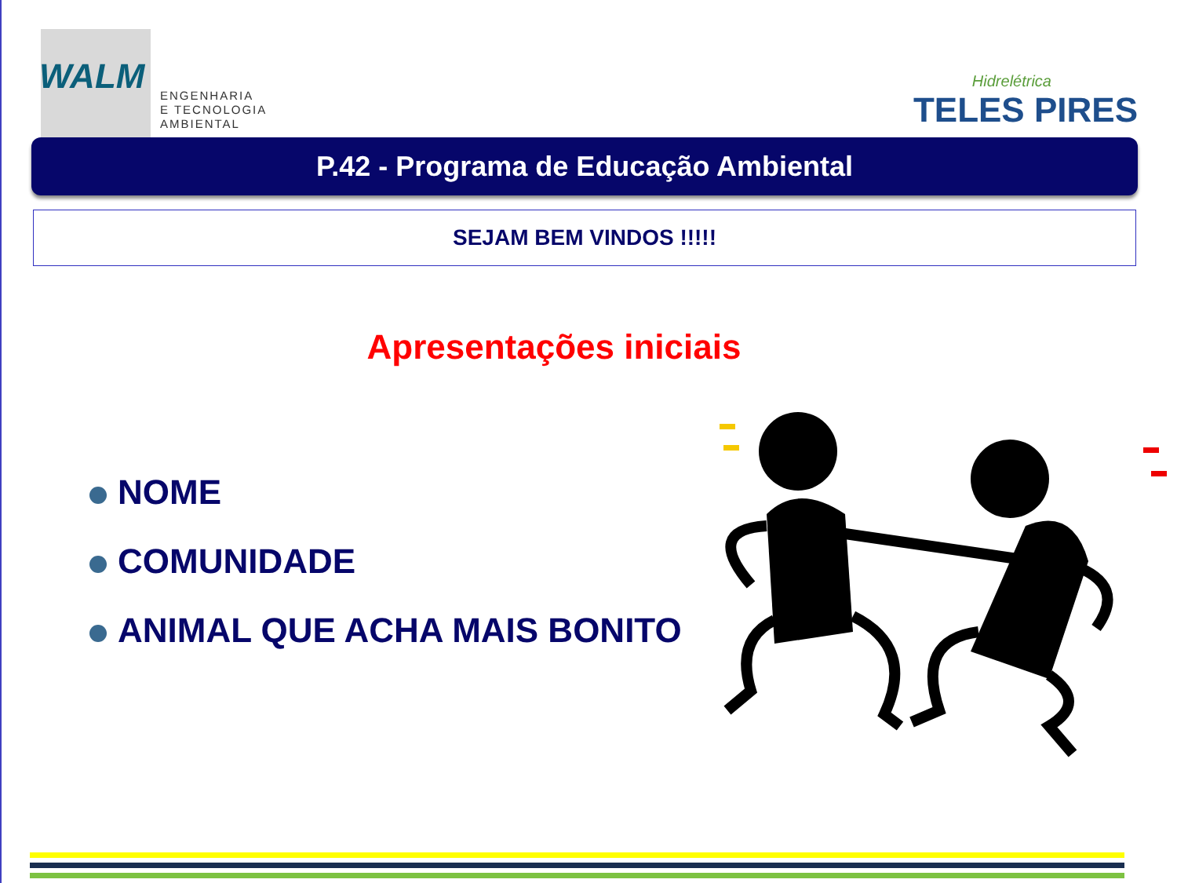WALM
ENGENHARIA
E TECNOLOGIA
AMBIENTAL
Hidrelétrica
TELES PIRES
P.42 - Programa de Educação Ambiental
SEJAM BEM VINDOS !!!!!
Apresentações iniciais
NOME
COMUNIDADE
ANIMAL QUE ACHA MAIS BONITO